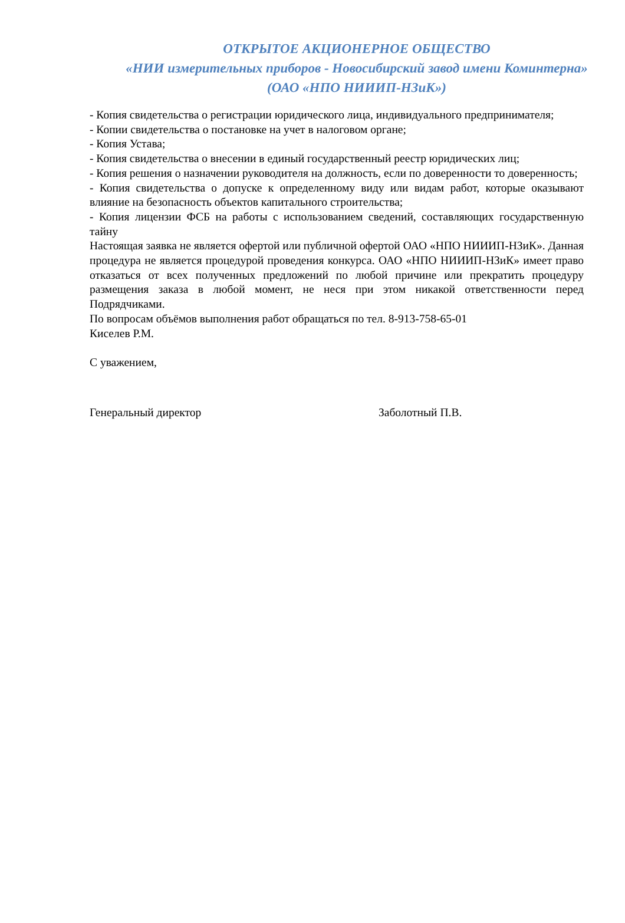ОТКРЫТОЕ АКЦИОНЕРНОЕ ОБЩЕСТВО
«НИИ измерительных приборов - Новосибирский завод имени Коминтерна»
(ОАО «НПО НИИИП-НЗиК»)
- Копия свидетельства о регистрации юридического лица, индивидуального предпринимателя;
- Копии свидетельства о постановке на учет в налоговом органе;
- Копия Устава;
- Копия свидетельства о внесении в единый государственный реестр юридических лиц;
- Копия решения о назначении руководителя на должность, если по доверенности то доверенность;
- Копия свидетельства о допуске к определенному виду или видам работ, которые оказывают влияние на безопасность объектов капитального строительства;
- Копия лицензии ФСБ на работы с использованием сведений, составляющих государственную тайну
Настоящая заявка не является офертой или публичной офертой ОАО «НПО НИИИП-НЗиК». Данная процедура не является процедурой проведения конкурса. ОАО «НПО НИИИП-НЗиК» имеет право отказаться от всех полученных предложений по любой причине или прекратить процедуру размещения заказа в любой момент, не неся при этом никакой ответственности перед Подрядчиками.
По вопросам объёмов выполнения работ обращаться по тел. 8-913-758-65-01
Киселев Р.М.
С уважением,
Генеральный директор Заболотный П.В.